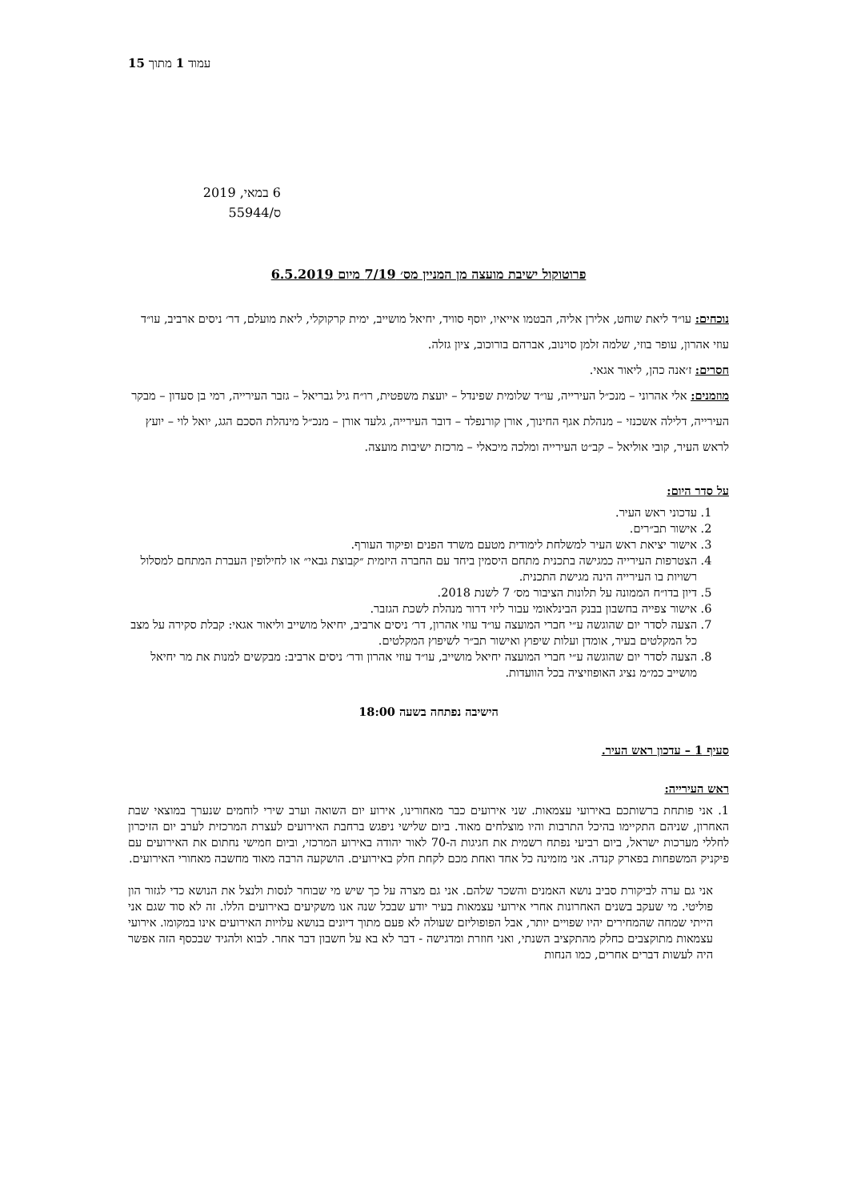15 עמוד 1 מתוך
6 במאי, 2019
ס/55944
פרוטוקול ישיבת מועצה מן המניין מס׳ 7/19 מיום 6.5.2019
נוכחים: עו״ד ליאת שוחט, אלירן אליה, הבטמו אייאיו, יוסף סוויד, יחיאל מושייב, ימית קרקוקלי, ליאת מועלם, דר׳ ניסים ארביב, עו״ד עוזי אהרון, עופר בוזי, שלמה זלמן סוינוב, אברהם בורוכוב, ציון גזלה.
חסרים: ז׳אנה כהן, ליאור אגאי.
מוזמנים: אלי אהרוני – מנכ״ל העירייה, עו״ד שלומית שפינדל – יועצת משפטית, רו״ח גיל גבריאל – גזבר העירייה, רמי בן סעדון – מבקר העירייה, דלילה אשכנזי – מנהלת אגף החינוך, אורן קורנפלד – דובר העירייה, גלעד אורן – מנכ״ל מינהלת הסכם הגג, יואל לוי – יועץ לראש העיר, קובי אוליאל – קב״ט העירייה ומלכה מיכאלי – מרכזת ישיבות מועצה.
על סדר היום:
1. עדכוני ראש העיר.
2. אישור תב״רים.
3. אישור יציאת ראש העיר למשלחת לימודית מטעם משרד הפנים ופיקוד העורף.
4. הצטרפות העירייה כמגישה בתכנית מתחם היסמין ביחד עם החברה היזמית ״קבוצת גבאי״ או לחילופין העברת המתחם למסלול רשויות בו העירייה הינה מגישת התכנית.
5. דיון בדו״ח הממונה על תלונות הציבור מס׳ 7 לשנת 2018.
6. אישור צפייה בחשבון בבנק הבינלאומי עבור ליזי דרור מנהלת לשכת הגזבר.
7. הצעה לסדר יום שהוגשה ע״י חברי המועצה עו״ד עוזי אהרון, דר׳ ניסים ארביב, יחיאל מושייב וליאור אגאי: קבלת סקירה על מצב כל המקלטים בעיר, אומדן ועלות שיפוץ ואישור תב״ר לשיפוץ המקלטים.
8. הצעה לסדר יום שהוגשה ע״י חברי המועצה יחיאל מושייב, עו״ד עוזי אהרון ודר׳ ניסים ארביב: מבקשים למנות את מר יחיאל מושייב כמ״מ נציג האופוזיציה בכל הוועדות.
הישיבה נפתחה בשעה 18:00
סעיף 1 – עדכון ראש העיר.
ראש העירייה:
1. אני פותחת ברשותכם באירועי עצמאות. שני אירועים כבר מאחורינו, אירוע יום השואה וערב שירי לוחמים שנערך במוצאי שבת האחרון, שניהם התקיימו בהיכל התרבות והיו מוצלחים מאוד. ביום שלישי ניפגש ברחבת האירועים לעצרת המרכזית לערב יום הזיכרון לחללי מערכות ישראל, ביום רביעי נפתח רשמית את חגיגות ה-70 לאור יהודה באירוע המרכזי, וביום חמישי נחתום את האירועים עם פיקניק המשפחות בפארק קנדה. אני מזמינה כל אחד ואחת מכם לקחת חלק באירועים. הושקעה הרבה מאוד מחשבה מאחורי האירועים.
אני גם ערה לביקורת סביב נושא האמנים והשכר שלהם. אני גם מצרה על כך שיש מי שבוחר לנסות ולנצל את הנושא כדי לגזור הון פוליטי. מי שעקב בשנים האחרונות אחרי אירועי עצמאות בעיר יודע שבכל שנה אנו משקיעים באירועים הללו. זה לא סוד שגם אני הייתי שמחה שהמחירים יהיו שפויים יותר, אבל הפופוליזם שעולה לא פעם מתוך דיונים בנושא עלויות האירועים אינו במקומו. אירועי עצמאות מתוקצבים כחלק מהתקציב השנתי, ואני חוזרת ומדגישה - דבר לא בא על חשבון דבר אחר. לבוא ולהגיד שבכסף הזה אפשר היה לעשות דברים אחרים, כמו הנחות